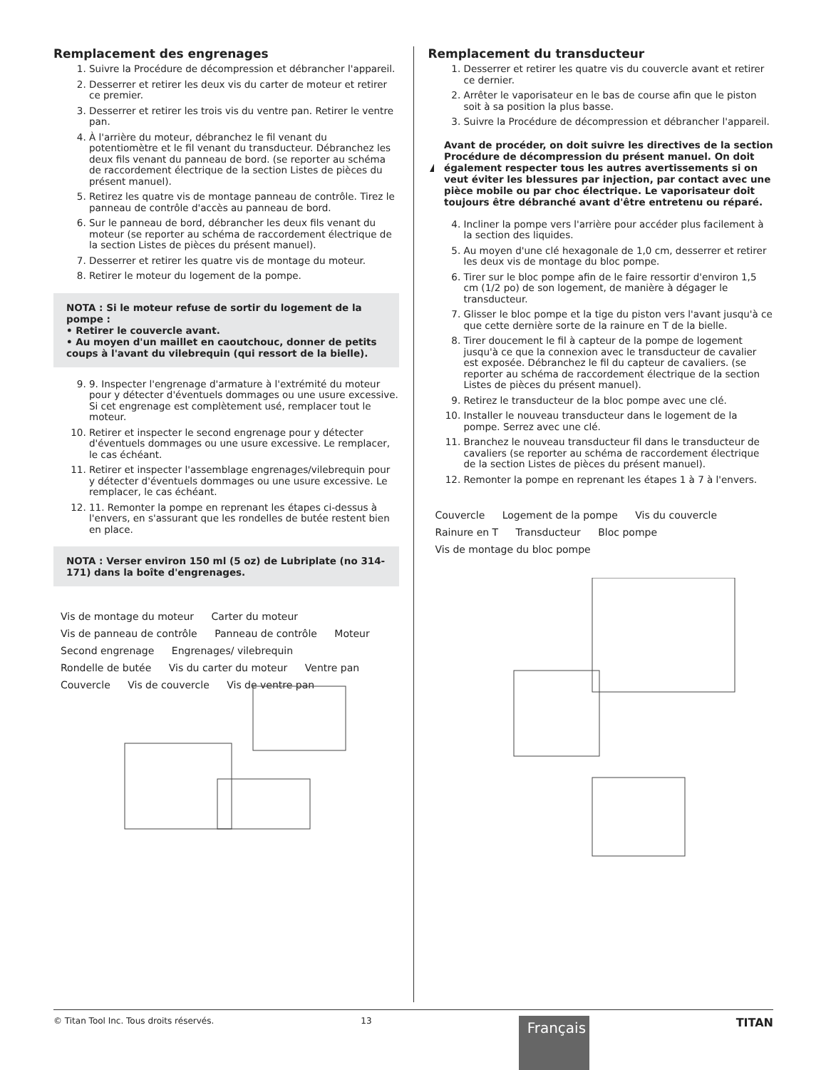Remplacement des engrenages
1. Suivre la Procédure de décompression et débrancher l'appareil.
2. Desserrer et retirer les deux vis du carter de moteur et retirer ce premier.
3. Desserrer et retirer les trois vis du ventre pan. Retirer le ventre pan.
4. À l'arrière du moteur, débranchez le fil venant du potentiomètre et le fil venant du transducteur. Débranchez les deux fils venant du panneau de bord. (se reporter au schéma de raccordement électrique de la section Listes de pièces du présent manuel).
5. Retirez les quatre vis de montage panneau de contrôle. Tirez le panneau de contrôle d'accès au panneau de bord.
6. Sur le panneau de bord, débrancher les deux fils venant du moteur (se reporter au schéma de raccordement électrique de la section Listes de pièces du présent manuel).
7. Desserrer et retirer les quatre vis de montage du moteur.
8. Retirer le moteur du logement de la pompe.
NOTA : Si le moteur refuse de sortir du logement de la pompe :
• Retirer le couvercle avant.
• Au moyen d'un maillet en caoutchouc, donner de petits coups à l'avant du vilebrequin (qui ressort de la bielle).
9. 9. Inspecter l'engrenage d'armature à l'extrémité du moteur pour y détecter d'éventuels dommages ou une usure excessive. Si cet engrenage est complètement usé, remplacer tout le moteur.
10. Retirer et inspecter le second engrenage pour y détecter d'éventuels dommages ou une usure excessive. Le remplacer, le cas échéant.
11. Retirer et inspecter l'assemblage engrenages/vilebrequin pour y détecter d'éventuels dommages ou une usure excessive. Le remplacer, le cas échéant.
12. 11. Remonter la pompe en reprenant les étapes ci-dessus à l'envers, en s'assurant que les rondelles de butée restent bien en place.
NOTA : Verser environ 150 ml (5 oz) de Lubriplate (no 314-171) dans la boîte d'engrenages.
Vis de montage du moteur Carter du moteur Vis de panneau de contrôle Panneau de contrôle Moteur Second engrenage Engrenages/ vilebrequin Rondelle de butée Vis du carter du moteur Ventre pan Couvercle Vis de couvercle Vis de ventre pan
Remplacement du transducteur
1. Desserrer et retirer les quatre vis du couvercle avant et retirer ce dernier.
2. Arrêter le vaporisateur en le bas de course afin que le piston soit à sa position la plus basse.
3. Suivre la Procédure de décompression et débrancher l'appareil.
Avant de procéder, on doit suivre les directives de la section Procédure de décompression du présent manuel. On doit également respecter tous les autres avertissements si on veut éviter les blessures par injection, par contact avec une pièce mobile ou par choc électrique. Le vaporisateur doit toujours être débranché avant d'être entretenu ou réparé.
4. Incliner la pompe vers l'arrière pour accéder plus facilement à la section des liquides.
5. Au moyen d'une clé hexagonale de 1,0 cm, desserrer et retirer les deux vis de montage du bloc pompe.
6. Tirer sur le bloc pompe afin de le faire ressortir d'environ 1,5 cm (1/2 po) de son logement, de manière à dégager le transducteur.
7. Glisser le bloc pompe et la tige du piston vers l'avant jusqu'à ce que cette dernière sorte de la rainure en T de la bielle.
8. Tirer doucement le fil à capteur de la pompe de logement jusqu'à ce que la connexion avec le transducteur de cavalier est exposée. Débranchez le fil du capteur de cavaliers. (se reporter au schéma de raccordement électrique de la section Listes de pièces du présent manuel).
9. Retirez le transducteur de la bloc pompe avec une clé.
10. Installer le nouveau transducteur dans le logement de la pompe. Serrez avec une clé.
11. Branchez le nouveau transducteur fil dans le transducteur de cavaliers (se reporter au schéma de raccordement électrique de la section Listes de pièces du présent manuel).
12. Remonter la pompe en reprenant les étapes 1 à 7 à l'envers.
Couvercle Logement de la pompe Vis du couvercle Rainure en T Transducteur Bloc pompe Vis de montage du bloc pompe
© Titan Tool Inc. Tous droits réservés. 13 Français TITAN